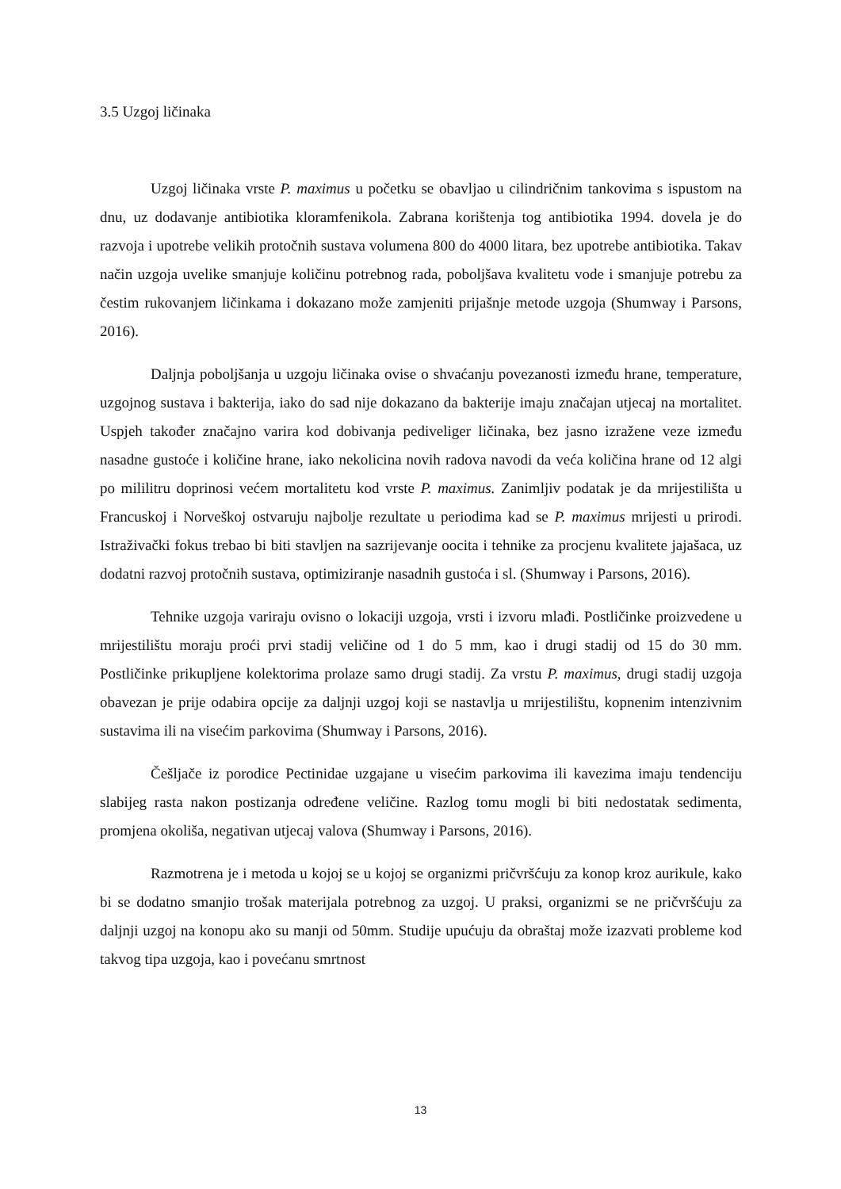3.5 Uzgoj ličinaka
Uzgoj ličinaka vrste P. maximus u početku se obavljao u cilindričnim tankovima s ispustom na dnu, uz dodavanje antibiotika kloramfenikola. Zabrana korištenja tog antibiotika 1994. dovela je do razvoja i upotrebe velikih protočnih sustava volumena 800 do 4000 litara, bez upotrebe antibiotika. Takav način uzgoja uvelike smanjuje količinu potrebnog rada, poboljšava kvalitetu vode i smanjuje potrebu za čestim rukovanjem ličinkama i dokazano može zamjeniti prijašnje metode uzgoja (Shumway i Parsons, 2016).
Daljnja poboljšanja u uzgoju ličinaka ovise o shvaćanju povezanosti između hrane, temperature, uzgojnog sustava i bakterija, iako do sad nije dokazano da bakterije imaju značajan utjecaj na mortalitet. Uspjeh također značajno varira kod dobivanja pediveliger ličinaka, bez jasno izražene veze između nasadne gustoće i količine hrane, iako nekolicina novih radova navodi da veća količina hrane od 12 algi po mililitru doprinosi većem mortalitetu kod vrste P. maximus. Zanimljiv podatak je da mrijestilišta u Francuskoj i Norveškoj ostvaruju najbolje rezultate u periodima kad se P. maximus mrijesti u prirodi. Istraživački fokus trebao bi biti stavljen na sazrijevanje oocita i tehnike za procjenu kvalitete jajašaca, uz dodatni razvoj protočnih sustava, optimiziranje nasadnih gustoća i sl. (Shumway i Parsons, 2016).
Tehnike uzgoja variraju ovisno o lokaciji uzgoja, vrsti i izvoru mlađi. Postličinke proizvedene u mrijestilištu moraju proći prvi stadij veličine od 1 do 5 mm, kao i drugi stadij od 15 do 30 mm. Postličinke prikupljene kolektorima prolaze samo drugi stadij. Za vrstu P. maximus, drugi stadij uzgoja obavezan je prije odabira opcije za daljnji uzgoj koji se nastavlja u mrijestilištu, kopnenim intenzivnim sustavima ili na visećim parkovima (Shumway i Parsons, 2016).
Češljače iz porodice Pectinidae uzgajane u visećim parkovima ili kavezima imaju tendenciju slabijeg rasta nakon postizanja određene veličine. Razlog tomu mogli bi biti nedostatak sedimenta, promjena okoliša, negativan utjecaj valova (Shumway i Parsons, 2016).
Razmotrena je i metoda u kojoj se u kojoj se organizmi pričvršćuju za konop kroz aurikule, kako bi se dodatno smanjio trošak materijala potrebnog za uzgoj. U praksi, organizmi se ne pričvršćuju za daljnji uzgoj na konopu ako su manji od 50mm. Studije upućuju da obraštaj može izazvati probleme kod takvog tipa uzgoja, kao i povećanu smrtnost
13